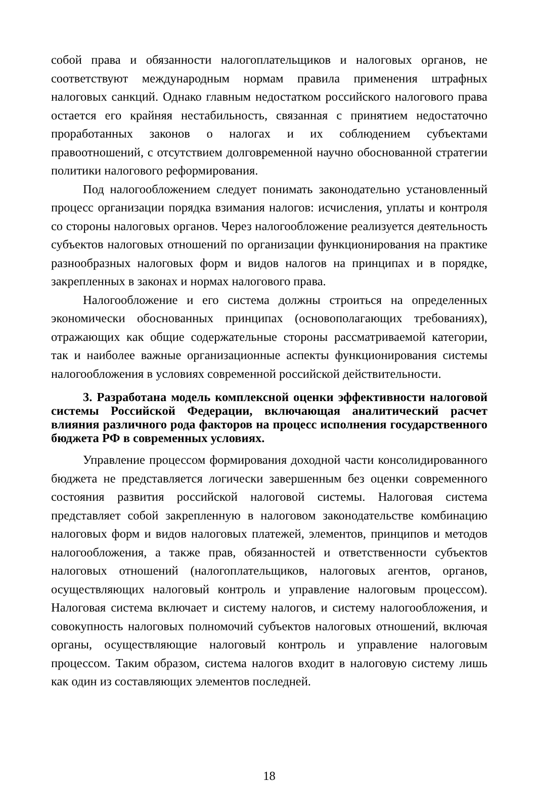собой права и обязанности налогоплательщиков и налоговых органов, не соответствуют международным нормам правила применения штрафных налоговых санкций. Однако главным недостатком российского налогового права остается его крайняя нестабильность, связанная с принятием недостаточно проработанных законов о налогах и их соблюдением субъектами правоотношений, с отсутствием долговременной научно обоснованной стратегии политики налогового реформирования.
Под налогообложением следует понимать законодательно установленный процесс организации порядка взимания налогов: исчисления, уплаты и контроля со стороны налоговых органов. Через налогообложение реализуется деятельность субъектов налоговых отношений по организации функционирования на практике разнообразных налоговых форм и видов налогов на принципах и в порядке, закрепленных в законах и нормах налогового права.
Налогообложение и его система должны строиться на определенных экономически обоснованных принципах (основополагающих требованиях), отражающих как общие содержательные стороны рассматриваемой категории, так и наиболее важные организационные аспекты функционирования системы налогообложения в условиях современной российской действительности.
3. Разработана модель комплексной оценки эффективности налоговой системы Российской Федерации, включающая аналитический расчет влияния различного рода факторов на процесс исполнения государственного бюджета РФ в современных условиях.
Управление процессом формирования доходной части консолидированного бюджета не представляется логически завершенным без оценки современного состояния развития российской налоговой системы. Налоговая система представляет собой закрепленную в налоговом законодательстве комбинацию налоговых форм и видов налоговых платежей, элементов, принципов и методов налогообложения, а также прав, обязанностей и ответственности субъектов налоговых отношений (налогоплательщиков, налоговых агентов, органов, осуществляющих налоговый контроль и управление налоговым процессом). Налоговая система включает и систему налогов, и систему налогообложения, и совокупность налоговых полномочий субъектов налоговых отношений, включая органы, осуществляющие налоговый контроль и управление налоговым процессом. Таким образом, система налогов входит в налоговую систему лишь как один из составляющих элементов последней.
18